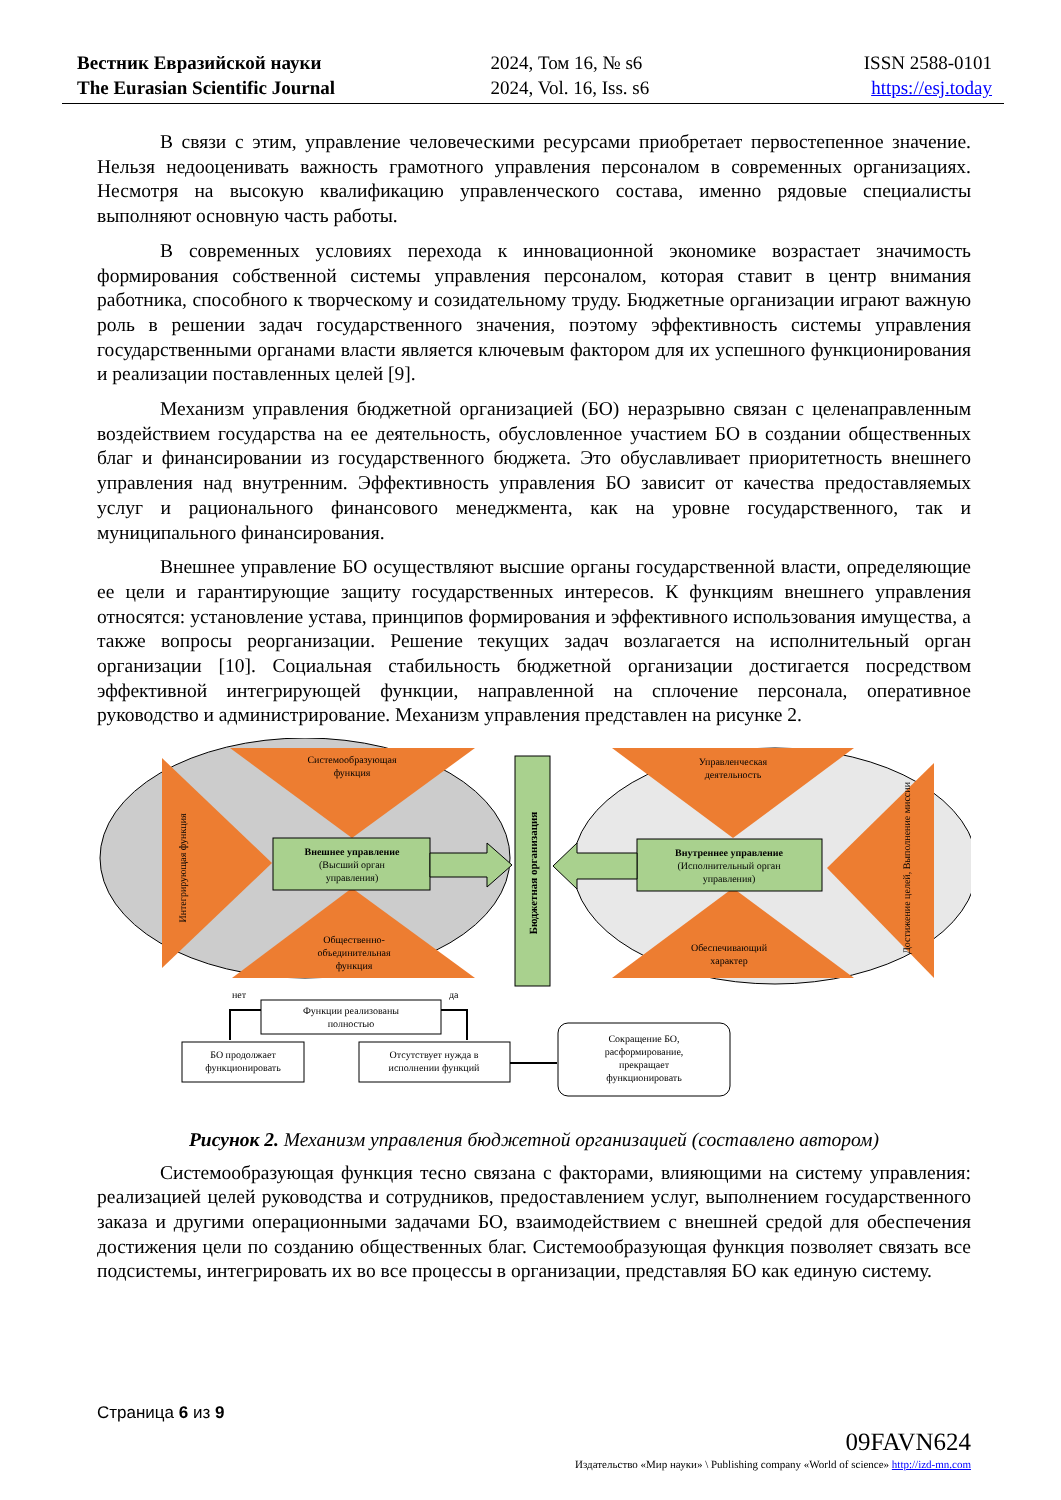Вестник Евразийской науки
The Eurasian Scientific Journal
2024, Том 16, № s6
2024, Vol. 16, Iss. s6
ISSN 2588-0101
https://esj.today
В связи с этим, управление человеческими ресурсами приобретает первостепенное значение. Нельзя недооценивать важность грамотного управления персоналом в современных организациях. Несмотря на высокую квалификацию управленческого состава, именно рядовые специалисты выполняют основную часть работы.
В современных условиях перехода к инновационной экономике возрастает значимость формирования собственной системы управления персоналом, которая ставит в центр внимания работника, способного к творческому и созидательному труду. Бюджетные организации играют важную роль в решении задач государственного значения, поэтому эффективность системы управления государственными органами власти является ключевым фактором для их успешного функционирования и реализации поставленных целей [9].
Механизм управления бюджетной организацией (БО) неразрывно связан с целенаправленным воздействием государства на ее деятельность, обусловленное участием БО в создании общественных благ и финансировании из государственного бюджета. Это обуславливает приоритетность внешнего управления над внутренним. Эффективность управления БО зависит от качества предоставляемых услуг и рационального финансового менеджмента, как на уровне государственного, так и муниципального финансирования.
Внешнее управление БО осуществляют высшие органы государственной власти, определяющие ее цели и гарантирующие защиту государственных интересов. К функциям внешнего управления относятся: установление устава, принципов формирования и эффективного использования имущества, а также вопросы реорганизации. Решение текущих задач возлагается на исполнительный орган организации [10]. Социальная стабильность бюджетной организации достигается посредством эффективной интегрирующей функции, направленной на сплочение персонала, оперативное руководство и администрирование. Механизм управления представлен на рисунке 2.
Системообразующая
функция
Управленческая
деятельность
Внешнее управление
(Высший орган
управления)
Внутреннее управление
(Исполнительный орган
управления)
Интегрирующая функция
Бюджетная организация
Достижение целей, Выполнение миссии
Общественно-
объединительная
функция
Обеспечивающий
характер
Функции реализованы
полностью
нет
да
БО продолжает
функционировать
Отсутствует нужда в
исполнении функций
Сокращение БО,
расформирование,
прекращает
функционировать
Рисунок 2. Механизм управления бюджетной организацией (составлено автором)
Системообразующая функция тесно связана с факторами, влияющими на систему управления: реализацией целей руководства и сотрудников, предоставлением услуг, выполнением государственного заказа и другими операционными задачами БО, взаимодействием с внешней средой для обеспечения достижения цели по созданию общественных благ. Системообразующая функция позволяет связать все подсистемы, интегрировать их во все процессы в организации, представляя БО как единую систему.
Страница 6 из 9
09FAVN624
Издательство «Мир науки» \ Publishing company «World of science» http://izd-mn.com